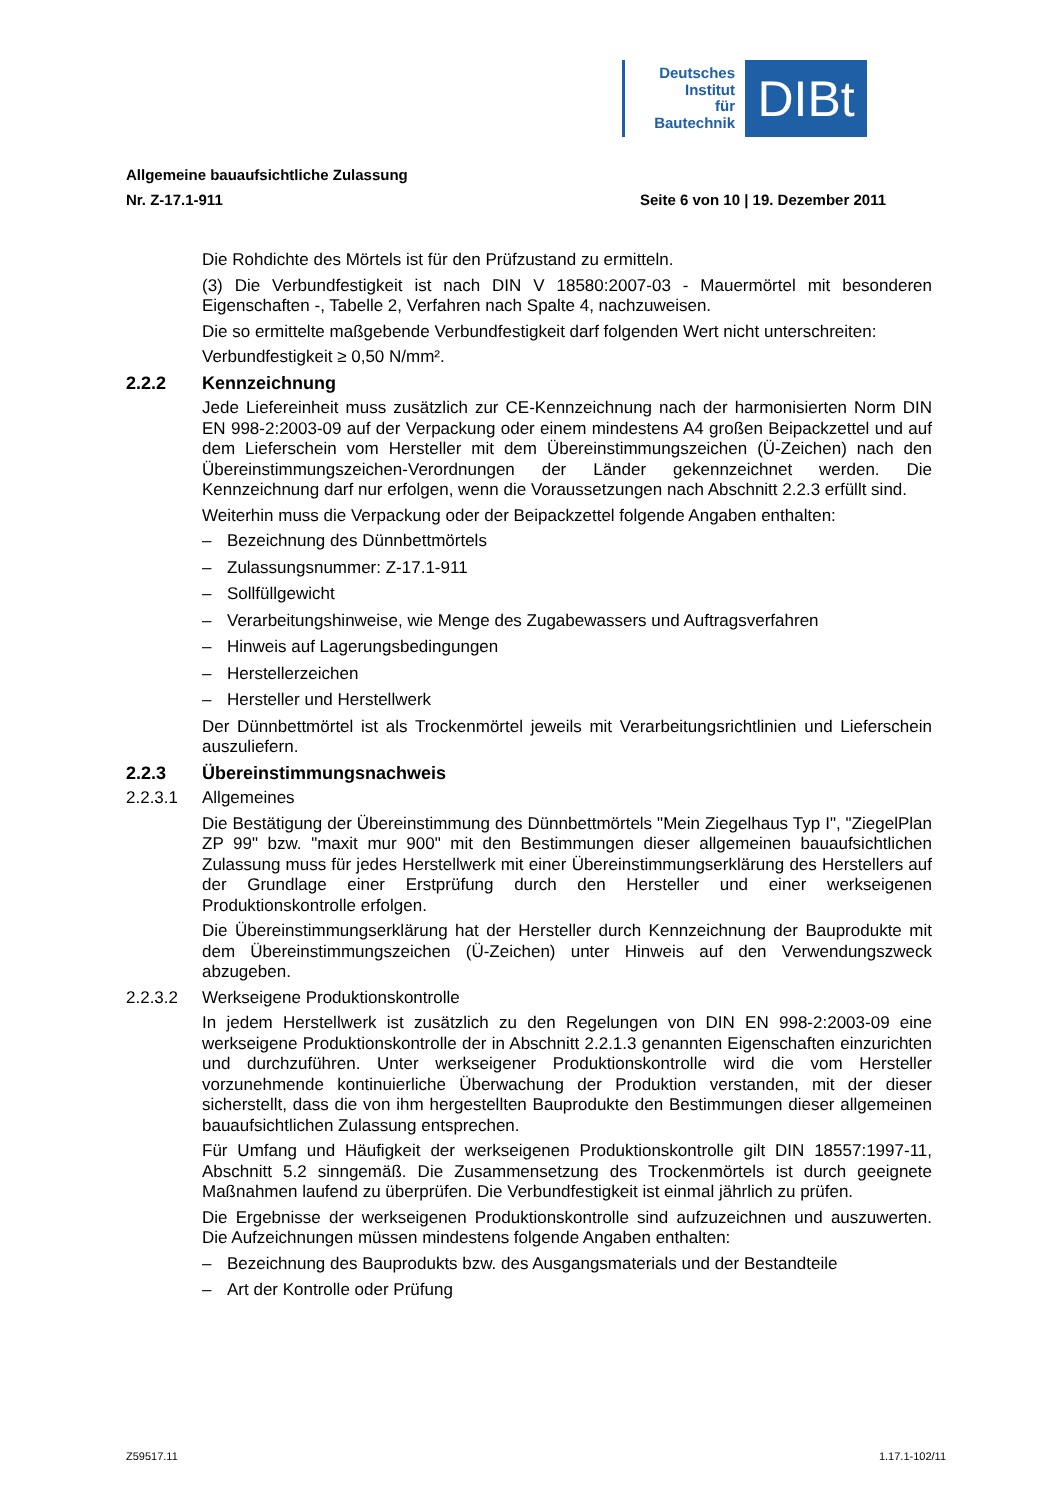Deutsches
Institut
für
Bautechnik
DIBt
Allgemeine bauaufsichtliche Zulassung
Nr. Z-17.1-911 Seite 6 von 10 | 19. Dezember 2011
Die Rohdichte des Mörtels ist für den Prüfzustand zu ermitteln.
(3) Die Verbundfestigkeit ist nach DIN V 18580:2007-03 - Mauermörtel mit besonderen Eigenschaften -, Tabelle 2, Verfahren nach Spalte 4, nachzuweisen.
Die so ermittelte maßgebende Verbundfestigkeit darf folgenden Wert nicht unterschreiten:
Verbundfestigkeit ≥ 0,50 N/mm².
2.2.2 Kennzeichnung
Jede Liefereinheit muss zusätzlich zur CE-Kennzeichnung nach der harmonisierten Norm DIN EN 998-2:2003-09 auf der Verpackung oder einem mindestens A4 großen Beipackzettel und auf dem Lieferschein vom Hersteller mit dem Übereinstimmungszeichen (Ü-Zeichen) nach den Übereinstimmungszeichen-Verordnungen der Länder gekennzeichnet werden. Die Kennzeichnung darf nur erfolgen, wenn die Voraussetzungen nach Abschnitt 2.2.3 erfüllt sind.
Weiterhin muss die Verpackung oder der Beipackzettel folgende Angaben enthalten:
– Bezeichnung des Dünnbettmörtels
– Zulassungsnummer: Z-17.1-911
– Sollfüllgewicht
– Verarbeitungshinweise, wie Menge des Zugabewassers und Auftragsverfahren
– Hinweis auf Lagerungsbedingungen
– Herstellerzeichen
– Hersteller und Herstellwerk
Der Dünnbettmörtel ist als Trockenmörtel jeweils mit Verarbeitungsrichtlinien und Lieferschein auszuliefern.
2.2.3 Übereinstimmungsnachweis
2.2.3.1 Allgemeines
Die Bestätigung der Übereinstimmung des Dünnbettmörtels "Mein Ziegelhaus Typ I", "ZiegelPlan ZP 99" bzw. "maxit mur 900" mit den Bestimmungen dieser allgemeinen bauaufsichtlichen Zulassung muss für jedes Herstellwerk mit einer Übereinstimmungserklärung des Herstellers auf der Grundlage einer Erstprüfung durch den Hersteller und einer werkseigenen Produktionskontrolle erfolgen.
Die Übereinstimmungserklärung hat der Hersteller durch Kennzeichnung der Bauprodukte mit dem Übereinstimmungszeichen (Ü-Zeichen) unter Hinweis auf den Verwendungszweck abzugeben.
2.2.3.2 Werkseigene Produktionskontrolle
In jedem Herstellwerk ist zusätzlich zu den Regelungen von DIN EN 998-2:2003-09 eine werkseigene Produktionskontrolle der in Abschnitt 2.2.1.3 genannten Eigenschaften einzurichten und durchzuführen. Unter werkseigener Produktionskontrolle wird die vom Hersteller vorzunehmende kontinuierliche Überwachung der Produktion verstanden, mit der dieser sicherstellt, dass die von ihm hergestellten Bauprodukte den Bestimmungen dieser allgemeinen bauaufsichtlichen Zulassung entsprechen.
Für Umfang und Häufigkeit der werkseigenen Produktionskontrolle gilt DIN 18557:1997-11, Abschnitt 5.2 sinngemäß. Die Zusammensetzung des Trockenmörtels ist durch geeignete Maßnahmen laufend zu überprüfen. Die Verbundfestigkeit ist einmal jährlich zu prüfen.
Die Ergebnisse der werkseigenen Produktionskontrolle sind aufzuzeichnen und auszuwerten. Die Aufzeichnungen müssen mindestens folgende Angaben enthalten:
– Bezeichnung des Bauprodukts bzw. des Ausgangsmaterials und der Bestandteile
– Art der Kontrolle oder Prüfung
Z59517.11 1.17.1-102/11